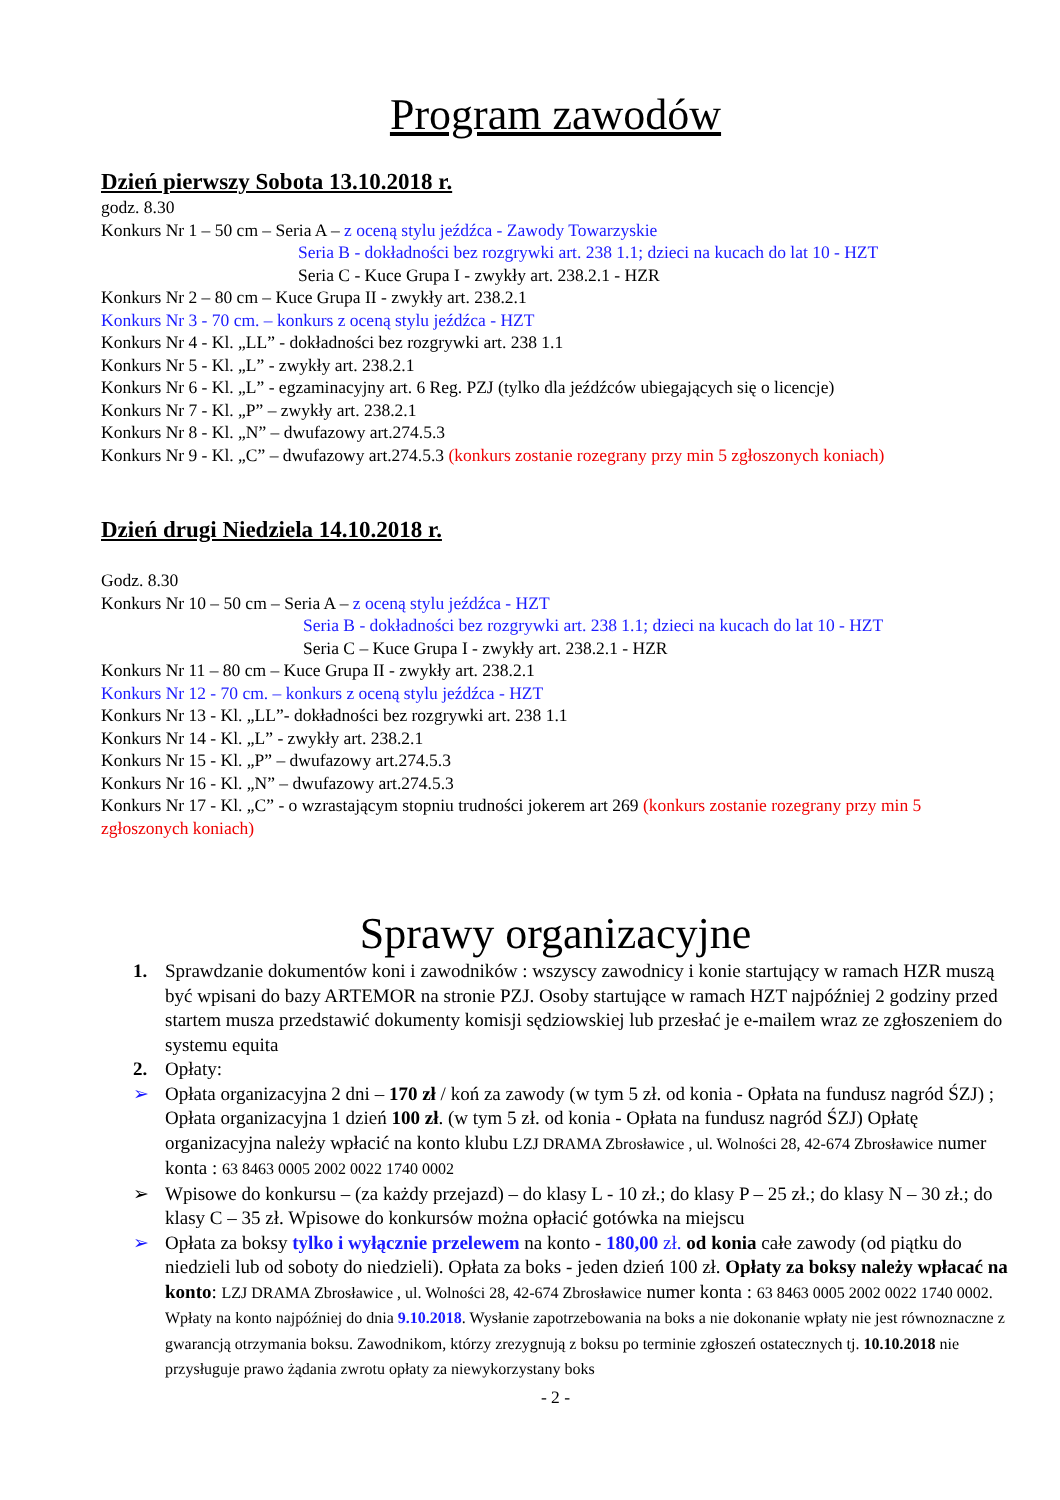Program zawodów
Dzień pierwszy Sobota 13.10.2018 r.
godz. 8.30
Konkurs Nr 1 – 50 cm – Seria A – z oceną stylu jeźdźca - Zawody Towarzyskie
Seria B - dokładności bez rozgrywki art. 238 1.1; dzieci na kucach do lat 10 - HZT
Seria C - Kuce Grupa I - zwykły art. 238.2.1 - HZR
Konkurs Nr 2 – 80 cm – Kuce Grupa II - zwykły art. 238.2.1
Konkurs Nr 3 - 70 cm. – konkurs z oceną stylu jeźdźca - HZT
Konkurs Nr 4 - Kl. „LL” - dokładności bez rozgrywki art. 238 1.1
Konkurs Nr 5 - Kl. „L” - zwykły art. 238.2.1
Konkurs Nr 6 - Kl. „L” - egzaminacyjny art. 6 Reg. PZJ (tylko dla jeźdźców ubiegających się o licencje)
Konkurs Nr 7 - Kl. „P” – zwykły art. 238.2.1
Konkurs Nr 8 - Kl. „N” – dwufazowy art.274.5.3
Konkurs Nr 9 - Kl. „C” – dwufazowy art.274.5.3 (konkurs zostanie rozegrany przy min 5 zgłoszonych koniach)
Dzień drugi Niedziela 14.10.2018 r.
Godz. 8.30
Konkurs Nr 10 – 50 cm – Seria A – z oceną stylu jeźdźca - HZT
Seria B - dokładności bez rozgrywki art. 238 1.1; dzieci na kucach do lat 10 - HZT
Seria C – Kuce Grupa I - zwykły art. 238.2.1 - HZR
Konkurs Nr 11 – 80 cm – Kuce Grupa II - zwykły art. 238.2.1
Konkurs Nr 12 - 70 cm. – konkurs z oceną stylu jeźdźca - HZT
Konkurs Nr 13 - Kl. „LL”- dokładności bez rozgrywki art. 238 1.1
Konkurs Nr 14 - Kl. „L” - zwykły art. 238.2.1
Konkurs Nr 15 - Kl. „P” – dwufazowy art.274.5.3
Konkurs Nr 16 - Kl. „N” – dwufazowy art.274.5.3
Konkurs Nr 17 - Kl. „C” - o wzrastającym stopniu trudności jokerem art 269 (konkurs zostanie rozegrany przy min 5 zgłoszonych koniach)
Sprawy organizacyjne
1. Sprawdzanie dokumentów koni i zawodników : wszyscy zawodnicy i konie startujący w ramach HZR muszą być wpisani do bazy ARTEMOR na stronie PZJ. Osoby startujące w ramach HZT najpóźniej 2 godziny przed startem musza przedstawić dokumenty komisji sędziowskiej lub przesłać je e-mailem wraz ze zgłoszeniem do systemu equita
2. Opłaty:
➢ Opłata organizacyjna 2 dni – 170 zł / koń za zawody (w tym 5 zł. od konia - Opłata na fundusz nagród ŚZJ) ; Opłata organizacyjna 1 dzień 100 zł. (w tym 5 zł. od konia - Opłata na fundusz nagród ŚZJ) Opłatę organizacyjna należy wpłacić na konto klubu LZJ DRAMA Zbrosławice , ul. Wolności 28, 42-674 Zbrosławice numer konta : 63 8463 0005 2002 0022 1740 0002
➢ Wpisowe do konkursu – (za każdy przejazd) – do klasy L - 10 zł.; do klasy P – 25 zł.; do klasy N – 30 zł.; do klasy C – 35 zł. Wpisowe do konkursów można opłacić gotówka na miejscu
➢ Opłata za boksy tylko i wyłącznie przelewem na konto - 180,00 zł. od konia całe zawody (od piątku do niedzieli lub od soboty do niedzieli). Opłata za boks - jeden dzień 100 zł. Opłaty za boksy należy wpłacać na konto: LZJ DRAMA Zbrosławice , ul. Wolności 28, 42-674 Zbrosławice numer konta : 63 8463 0005 2002 0022 1740 0002. Wpłaty na konto najpóźniej do dnia 9.10.2018. Wysłanie zapotrzebowania na boks a nie dokonanie wpłaty nie jest równoznaczne z gwarancją otrzymania boksu. Zawodnikom, którzy zrezygnują z boksu po terminie zgłoszeń ostatecznych tj. 10.10.2018 nie przysługuje prawo żądania zwrotu opłaty za niewykorzystany boks
- 2 -